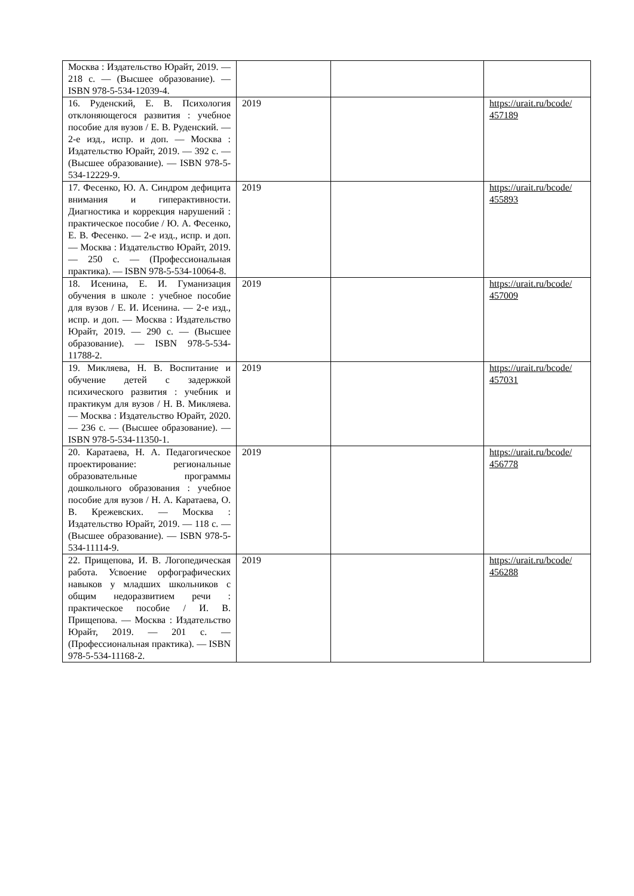| Москва : Издательство Юрайт, 2019. — 218 с. — (Высшее образование). — ISBN 978-5-534-12039-4. | | | |
| 16. Руденский, Е. В. Психология отклоняющегося развития : учебное пособие для вузов / Е. В. Руденский. — 2-е изд., испр. и доп. — Москва : Издательство Юрайт, 2019. — 392 с. — (Высшее образование). — ISBN 978-5-534-12229-9. | 2019 | | https://urait.ru/bcode/ 457189 |
| 17. Фесенко, Ю. А. Синдром дефицита внимания и гиперактивности. Диагностика и коррекция нарушений : практическое пособие / Ю. А. Фесенко, Е. В. Фесенко. — 2-е изд., испр. и доп. — Москва : Издательство Юрайт, 2019. — 250 с. — (Профессиональная практика). — ISBN 978-5-534-10064-8. | 2019 | | https://urait.ru/bcode/ 455893 |
| 18. Исенина, Е. И. Гуманизация обучения в школе : учебное пособие для вузов / Е. И. Исенина. — 2-е изд., испр. и доп. — Москва : Издательство Юрайт, 2019. — 290 с. — (Высшее образование). — ISBN 978-5-534-11788-2. | 2019 | | https://urait.ru/bcode/ 457009 |
| 19. Микляева, Н. В. Воспитание и обучение детей с задержкой психического развития : учебник и практикум для вузов / Н. В. Микляева. — Москва : Издательство Юрайт, 2020. — 236 с. — (Высшее образование). — ISBN 978-5-534-11350-1. | 2019 | | https://urait.ru/bcode/ 457031 |
| 20. Каратаева, Н. А. Педагогическое проектирование: региональные образовательные программы дошкольного образования : учебное пособие для вузов / Н. А. Каратаева, О. В. Крежевских. — Москва : Издательство Юрайт, 2019. — 118 с. — (Высшее образование). — ISBN 978-5-534-11114-9. | 2019 | | https://urait.ru/bcode/ 456778 |
| 22. Прищепова, И. В. Логопедическая работа. Усвоение орфографических навыков у младших школьников с общим недоразвитием речи : практическое пособие / И. В. Прищепова. — Москва : Издательство Юрайт, 2019. — 201 с. — (Профессиональная практика). — ISBN 978-5-534-11168-2. | 2019 | | https://urait.ru/bcode/ 456288 |